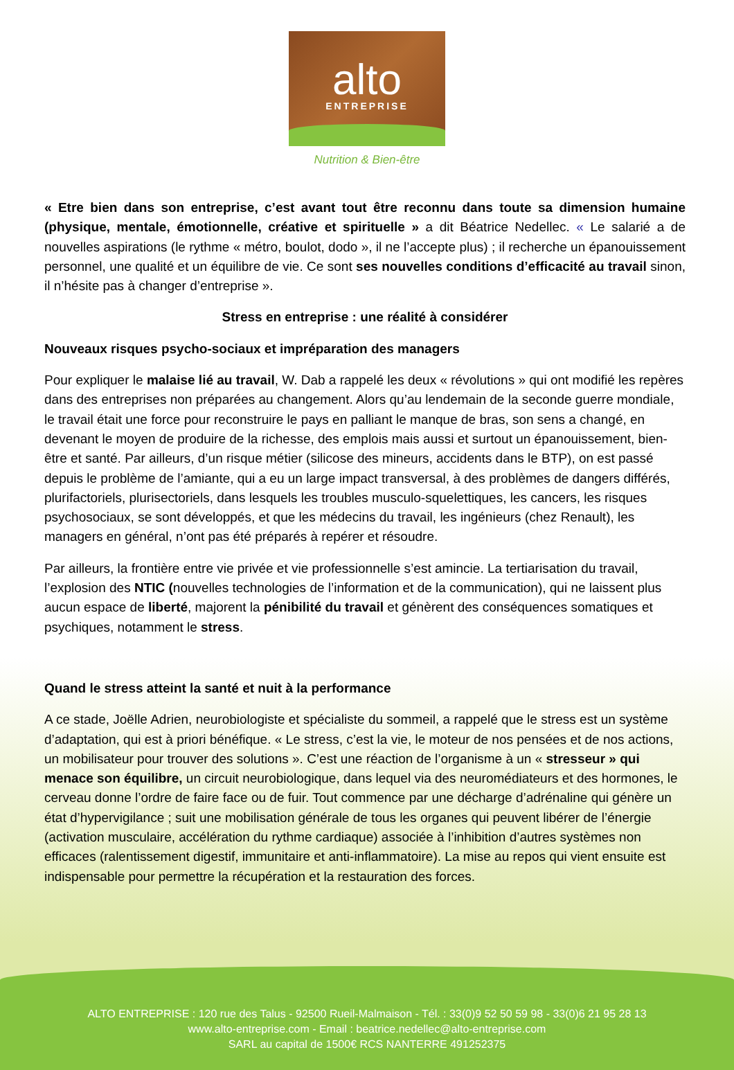alto
ENTREPRISE
Nutrition & Bien-être
« Etre bien dans son entreprise, c’est avant tout être reconnu dans toute sa dimension humaine (physique, mentale, émotionnelle, créative et spirituelle » a dit Béatrice Nedellec. « Le salarié a de nouvelles aspirations (le rythme « métro, boulot, dodo », il ne l’accepte plus) ; il recherche un épanouissement personnel, une qualité et un équilibre de vie. Ce sont ses nouvelles conditions d’efficacité au travail sinon, il n’hésite pas à changer d’entreprise ».
Stress en entreprise : une réalité à considérer
Nouveaux risques psycho-sociaux et impréparation des managers
Pour expliquer le malaise lié au travail, W. Dab a rappelé les deux « révolutions » qui ont modifié les repères dans des entreprises non préparées au changement. Alors qu’au lendemain de la seconde guerre mondiale, le travail était une force pour reconstruire le pays en palliant le manque de bras, son sens a changé, en devenant le moyen de produire de la richesse, des emplois mais aussi et surtout un épanouissement, bien-être et santé. Par ailleurs, d’un risque métier (silicose des mineurs, accidents dans le BTP), on est passé depuis le problème de l’amiante, qui a eu un large impact transversal, à des problèmes de dangers différés, plurifactoriels, plurisectoriels, dans lesquels les troubles musculo-squelettiques, les cancers, les risques psychosociaux, se sont développés, et que les médecins du travail, les ingénieurs (chez Renault), les managers en général, n’ont pas été préparés à repérer et résoudre.
Par ailleurs, la frontière entre vie privée et vie professionnelle s’est amincie. La tertiarisation du travail, l’explosion des NTIC (nouvelles technologies de l’information et de la communication), qui ne laissent plus aucun espace de liberté, majorent la pénibilité du travail et génèrent des conséquences somatiques et psychiques, notamment le stress.
Quand le stress atteint la santé et nuit à la performance
A ce stade, Joëlle Adrien, neurobiologiste et spécialiste du sommeil, a rappelé que le stress est un système d’adaptation, qui est à priori bénéfique. « Le stress, c’est la vie, le moteur de nos pensées et de nos actions, un mobilisateur pour trouver des solutions ». C’est une réaction de l’organisme à un « stresseur » qui menace son équilibre, un circuit neurobiologique, dans lequel via des neuromédiateurs et des hormones, le cerveau donne l’ordre de faire face ou de fuir. Tout commence par une décharge d’adrénaline qui génère un état d’hypervigilance ; suit une mobilisation générale de tous les organes qui peuvent libérer de l’énergie (activation musculaire, accélération du rythme cardiaque) associée à l’inhibition d’autres systèmes non efficaces (ralentissement digestif, immunitaire et anti-inflammatoire). La mise au repos qui vient ensuite est indispensable pour permettre la récupération et la restauration des forces.
ALTO ENTREPRISE : 120 rue des Talus - 92500 Rueil-Malmaison - Tél. : 33(0)9 52 50 59 98 - 33(0)6 21 95 28 13
www.alto-entreprise.com - Email : beatrice.nedellec@alto-entreprise.com
SARL au capital de 1500€ RCS NANTERRE 491252375